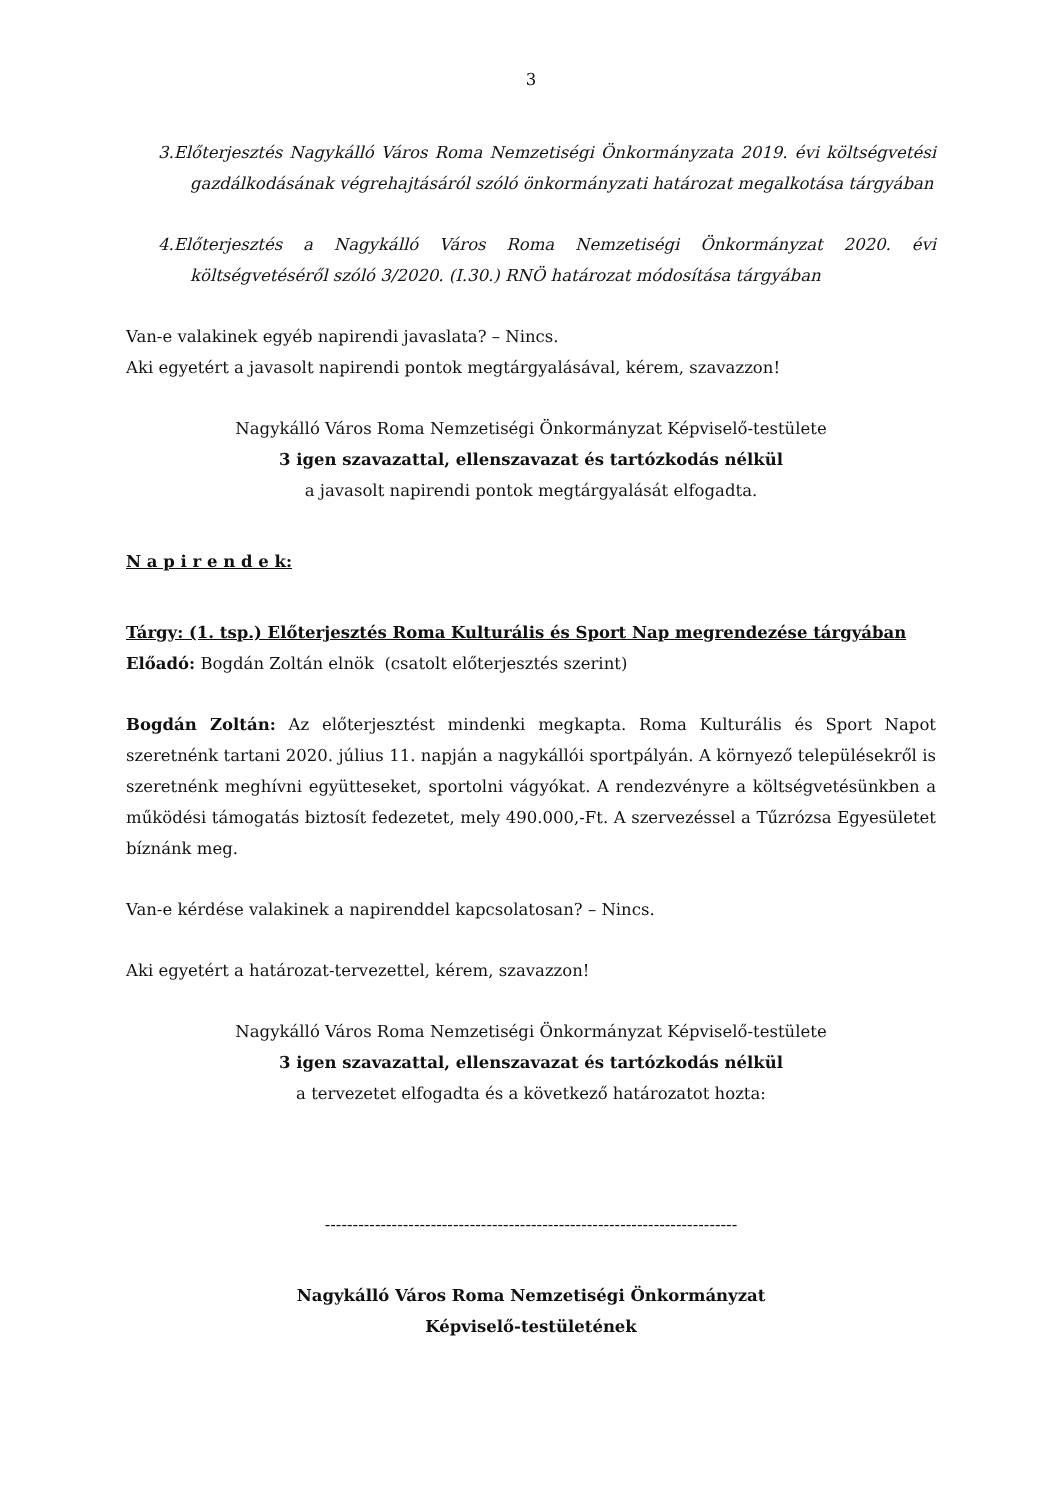3
3.Előterjesztés Nagykálló Város Roma Nemzetiségi Önkormányzata 2019. évi költségvetési gazdálkodásának végrehajtásáról szóló önkormányzati határozat megalkotása tárgyában
4.Előterjesztés a Nagykálló Város Roma Nemzetiségi Önkormányzat 2020. évi költségvetéséről szóló 3/2020. (I.30.) RNÖ határozat módosítása tárgyában
Van-e valakinek egyéb napirendi javaslata? – Nincs.
Aki egyetért a javasolt napirendi pontok megtárgyalásával, kérem, szavazzon!
Nagykálló Város Roma Nemzetiségi Önkormányzat Képviselő-testülete
3 igen szavazattal, ellenszavazat és tartózkodás nélkül
a javasolt napirendi pontok megtárgyalását elfogadta.
N a p i r e n d e k:
Tárgy: (1. tsp.) Előterjesztés Roma Kulturális és Sport Nap megrendezése tárgyában
Előadó: Bogdán Zoltán elnök (csatolt előterjesztés szerint)
Bogdán Zoltán: Az előterjesztést mindenki megkapta. Roma Kulturális és Sport Napot szeretnénk tartani 2020. július 11. napján a nagykállói sportpályán. A környező településekről is szeretnénk meghívni együtteseket, sportolni vágyókat. A rendezvényre a költségvetésünkben a működési támogatás biztosít fedezetet, mely 490.000,-Ft. A szervezéssel a Tűzrózsa Egyesületet bíznánk meg.
Van-e kérdése valakinek a napirenddel kapcsolatosan? – Nincs.
Aki egyetért a határozat-tervezettel, kérem, szavazzon!
Nagykálló Város Roma Nemzetiségi Önkormányzat Képviselő-testülete
3 igen szavazattal, ellenszavazat és tartózkodás nélkül
a tervezetet elfogadta és a következő határozatot hozta:
--------------------------------------------------------------------------
Nagykálló Város Roma Nemzetiségi Önkormányzat
Képviselő-testületének